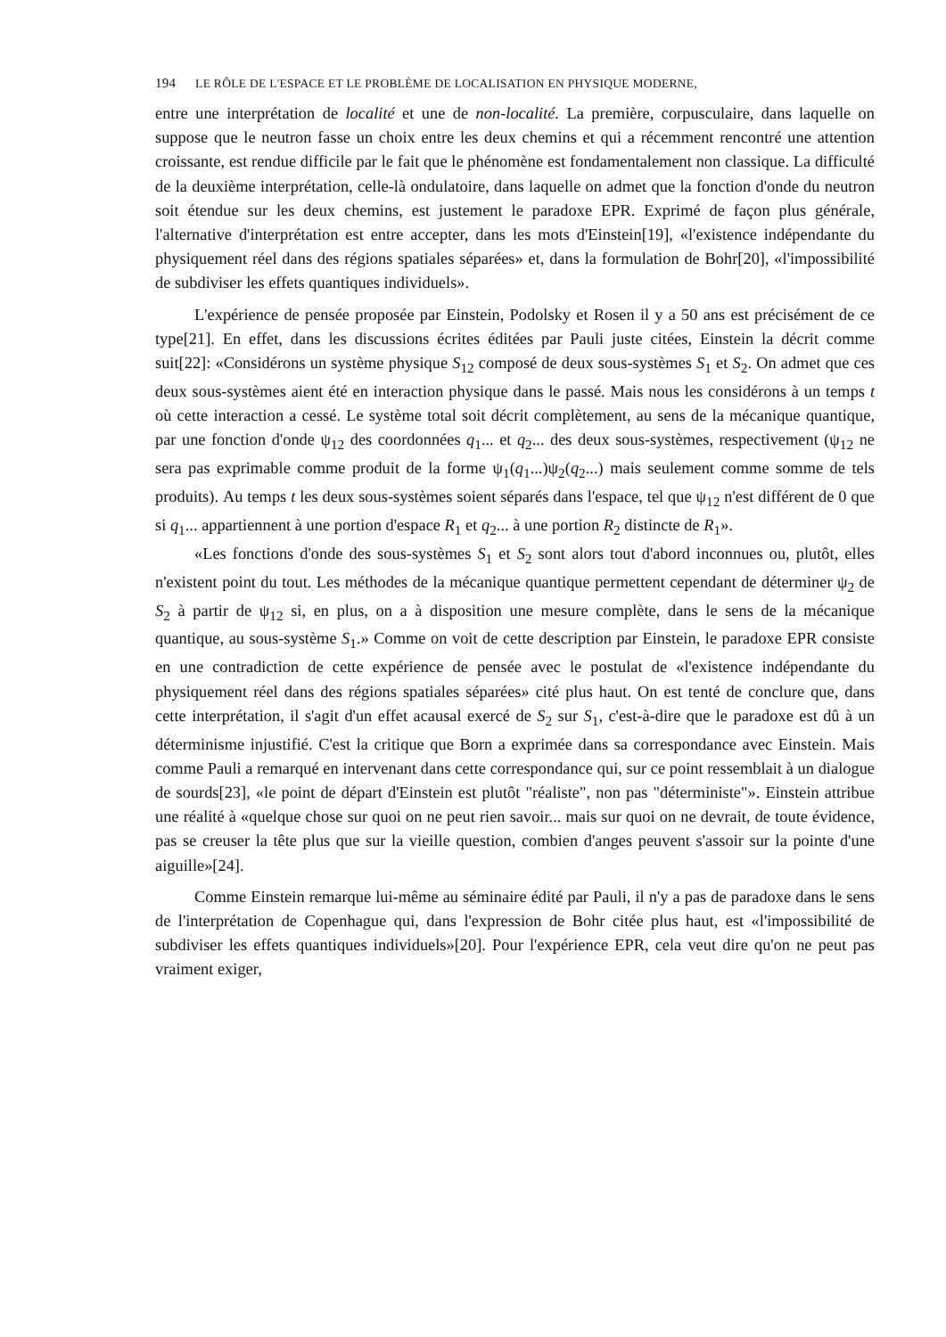194 LE RÔLE DE L'ESPACE ET LE PROBLÈME DE LOCALISATION EN PHYSIQUE MODERNE,
entre une interprétation de localité et une de non-localité. La première, corpusculaire, dans laquelle on suppose que le neutron fasse un choix entre les deux chemins et qui a récemment rencontré une attention croissante, est rendue difficile par le fait que le phénomène est fondamentalement non classique. La difficulté de la deuxième interprétation, celle-là ondulatoire, dans laquelle on admet que la fonction d'onde du neutron soit étendue sur les deux chemins, est justement le paradoxe EPR. Exprimé de façon plus générale, l'alternative d'interprétation est entre accepter, dans les mots d'Einstein[19], «l'existence indépendante du physiquement réel dans des régions spatiales séparées» et, dans la formulation de Bohr[20], «l'impossibilité de subdiviser les effets quantiques individuels».
L'expérience de pensée proposée par Einstein, Podolsky et Rosen il y a 50 ans est précisément de ce type[21]. En effet, dans les discussions écrites éditées par Pauli juste citées, Einstein la décrit comme suit[22]: «Considérons un système physique S<sub>12</sub> composé de deux sous-systèmes S<sub>1</sub> et S<sub>2</sub>. On admet que ces deux sous-systèmes aient été en interaction physique dans le passé. Mais nous les considérons à un temps t où cette interaction a cessé. Le système total soit décrit complètement, au sens de la mécanique quantique, par une fonction d'onde ψ<sub>12</sub> des coordonnées q<sub>1</sub>... et q<sub>2</sub>... des deux sous-systèmes, respectivement (ψ<sub>12</sub> ne sera pas exprimable comme produit de la forme ψ<sub>1</sub>(q<sub>1</sub>...)ψ<sub>2</sub>(q<sub>2</sub>...) mais seulement comme somme de tels produits). Au temps t les deux sous-systèmes soient séparés dans l'espace, tel que ψ<sub>12</sub> n'est différent de 0 que si q<sub>1</sub>... appartiennent à une portion d'espace R<sub>1</sub> et q<sub>2</sub>... à une portion R<sub>2</sub> distincte de R<sub>1</sub>».
«Les fonctions d'onde des sous-systèmes S<sub>1</sub> et S<sub>2</sub> sont alors tout d'abord inconnues ou, plutôt, elles n'existent point du tout. Les méthodes de la mécanique quantique permettent cependant de déterminer ψ<sub>2</sub> de S<sub>2</sub> à partir de ψ<sub>12</sub> si, en plus, on a à disposition une mesure complète, dans le sens de la mécanique quantique, au sous-système S<sub>1</sub>.» Comme on voit de cette description par Einstein, le paradoxe EPR consiste en une contradiction de cette expérience de pensée avec le postulat de «l'existence indépendante du physiquement réel dans des régions spatiales séparées» cité plus haut. On est tenté de conclure que, dans cette interprétation, il s'agit d'un effet acausal exercé de S<sub>2</sub> sur S<sub>1</sub>, c'est-à-dire que le paradoxe est dû à un déterminisme injustifié. C'est la critique que Born a exprimée dans sa correspondance avec Einstein. Mais comme Pauli a remarqué en intervenant dans cette correspondance qui, sur ce point ressemblait à un dialogue de sourds[23], «le point de départ d'Einstein est plutôt "réaliste", non pas "déterministe"». Einstein attribue une réalité à «quelque chose sur quoi on ne peut rien savoir... mais sur quoi on ne devrait, de toute évidence, pas se creuser la tête plus que sur la vieille question, combien d'anges peuvent s'assoir sur la pointe d'une aiguille»[24].
Comme Einstein remarque lui-même au séminaire édité par Pauli, il n'y a pas de paradoxe dans le sens de l'interprétation de Copenhague qui, dans l'expression de Bohr citée plus haut, est «l'impossibilité de subdiviser les effets quantiques individuels»[20]. Pour l'expérience EPR, cela veut dire qu'on ne peut pas vraiment exiger,